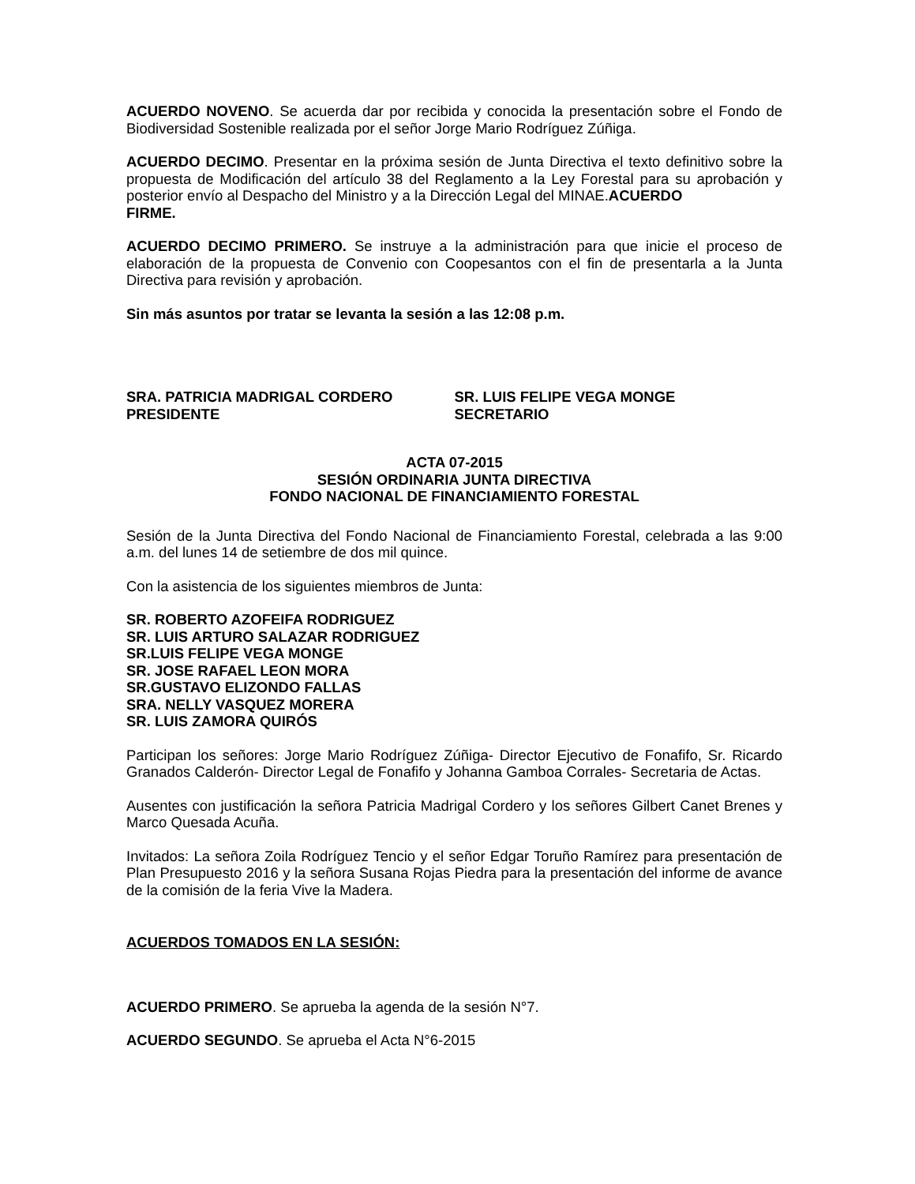ACUERDO NOVENO. Se acuerda dar por recibida y conocida la presentación sobre el Fondo de Biodiversidad Sostenible realizada por el señor Jorge Mario Rodríguez Zúñiga.
ACUERDO DECIMO. Presentar en la próxima sesión de Junta Directiva el texto definitivo sobre la propuesta de Modificación del artículo 38 del Reglamento a la Ley Forestal para su aprobación y posterior envío al Despacho del Ministro y a la Dirección Legal del MINAE.ACUERDO
FIRME.
ACUERDO DECIMO PRIMERO. Se instruye a la administración para que inicie el proceso de elaboración de la propuesta de Convenio con Coopesantos con el fin de presentarla a la Junta Directiva para revisión y aprobación.
Sin más asuntos por tratar se levanta la sesión a las 12:08 p.m.
SRA. PATRICIA MADRIGAL CORDERO
PRESIDENTE
SR. LUIS FELIPE VEGA MONGE
SECRETARIO
ACTA 07-2015
SESIÓN ORDINARIA JUNTA DIRECTIVA
FONDO NACIONAL DE FINANCIAMIENTO FORESTAL
Sesión de la Junta Directiva del Fondo Nacional de Financiamiento Forestal, celebrada a las 9:00 a.m. del lunes 14 de setiembre de dos mil quince.
Con la asistencia de los siguientes miembros de Junta:
SR. ROBERTO AZOFEIFA RODRIGUEZ
SR. LUIS ARTURO SALAZAR RODRIGUEZ
SR.LUIS FELIPE VEGA MONGE
SR. JOSE RAFAEL LEON MORA
SR.GUSTAVO ELIZONDO FALLAS
SRA. NELLY VASQUEZ MORERA
SR. LUIS ZAMORA QUIRÓS
Participan los señores: Jorge Mario Rodríguez Zúñiga- Director Ejecutivo de Fonafifo, Sr. Ricardo Granados Calderón- Director Legal de Fonafifo y Johanna Gamboa Corrales- Secretaria de Actas.
Ausentes con justificación la señora Patricia Madrigal Cordero y los señores Gilbert Canet Brenes y Marco Quesada Acuña.
Invitados: La señora Zoila Rodríguez Tencio y el señor Edgar Toruño Ramírez para presentación de Plan Presupuesto 2016 y la señora Susana Rojas Piedra para la presentación del informe de avance de la comisión de la feria Vive la Madera.
ACUERDOS TOMADOS EN LA SESIÓN:
ACUERDO PRIMERO. Se aprueba la agenda de la sesión N°7.
ACUERDO SEGUNDO. Se aprueba el Acta N°6-2015